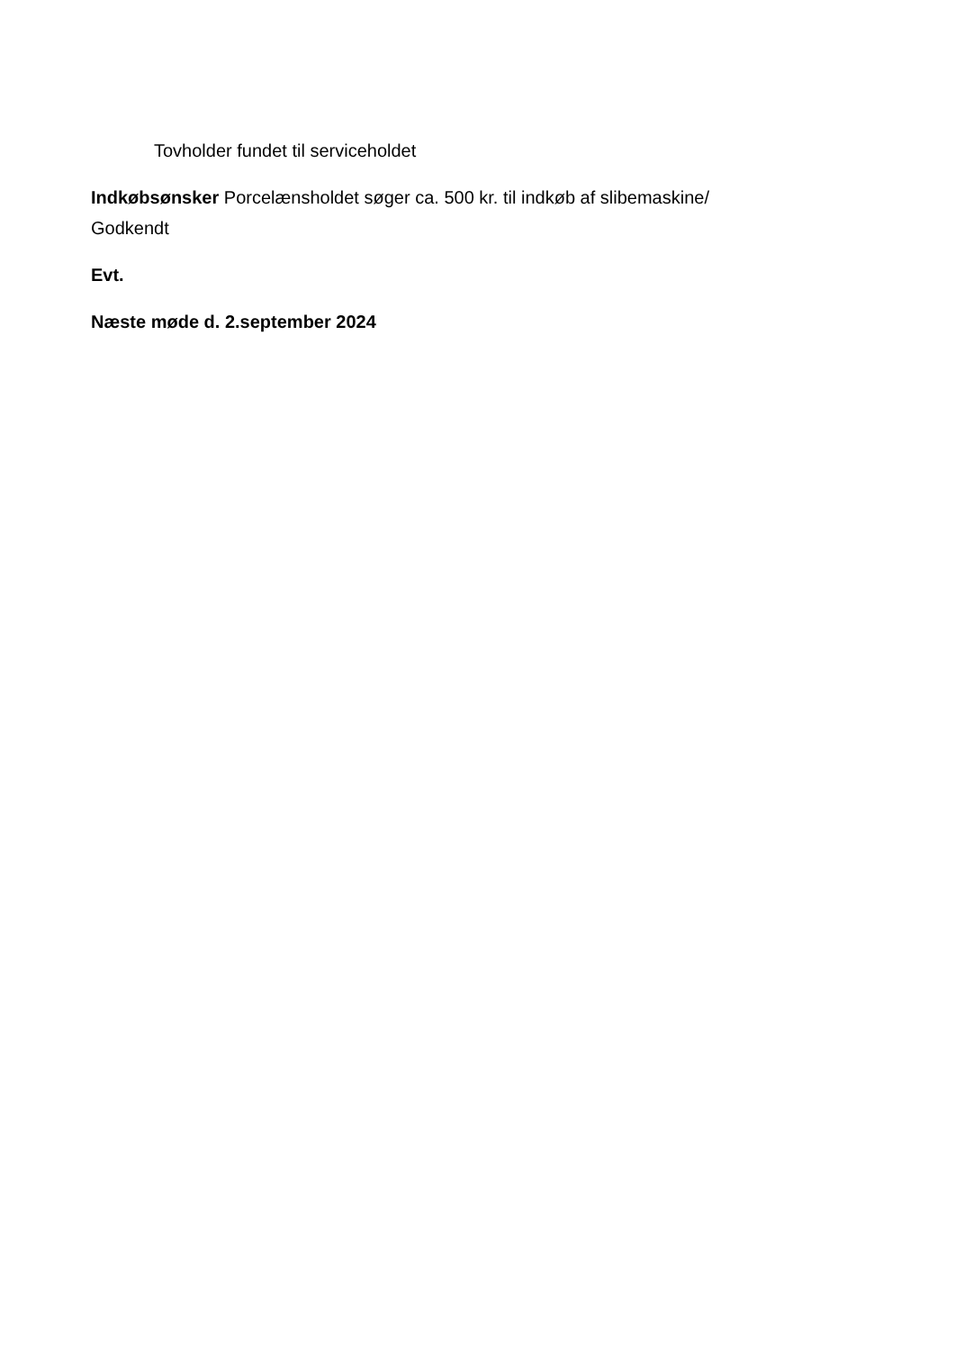Tovholder fundet til serviceholdet
Indkøbsønsker Porcelænsholdet søger ca. 500 kr. til indkøb af slibemaskine/
Godkendt
Evt.
Næste møde d. 2.september 2024